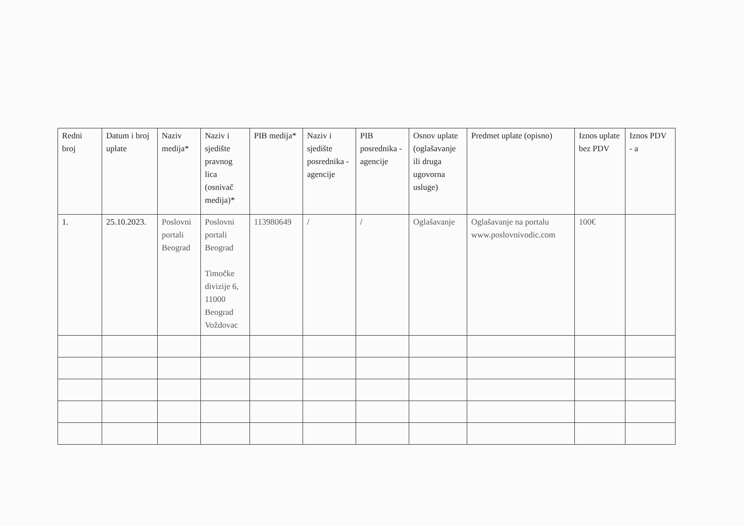| Redni broj | Datum i broj uplate | Naziv medija* | Naziv i sjedište pravnog lica (osnivač medija)* | PIB medija* | Naziv i sjedište posrednika - agencije | PIB posrednika - agencije | Osnov uplate (oglašavanje ili druga ugovorna usluge) | Predmet uplate (opisno) | Iznos uplate bez PDV | Iznos PDV - a |
| --- | --- | --- | --- | --- | --- | --- | --- | --- | --- | --- |
| 1. | 25.10.2023. | Poslovni portali Beograd | Poslovni portali Beograd Timočke divizije 6, 11000 Beograd Voždovac | 113980649 | / | / | Oglašavanje | Oglašavanje na portalu www.poslovnivodic.com | 100€ | |